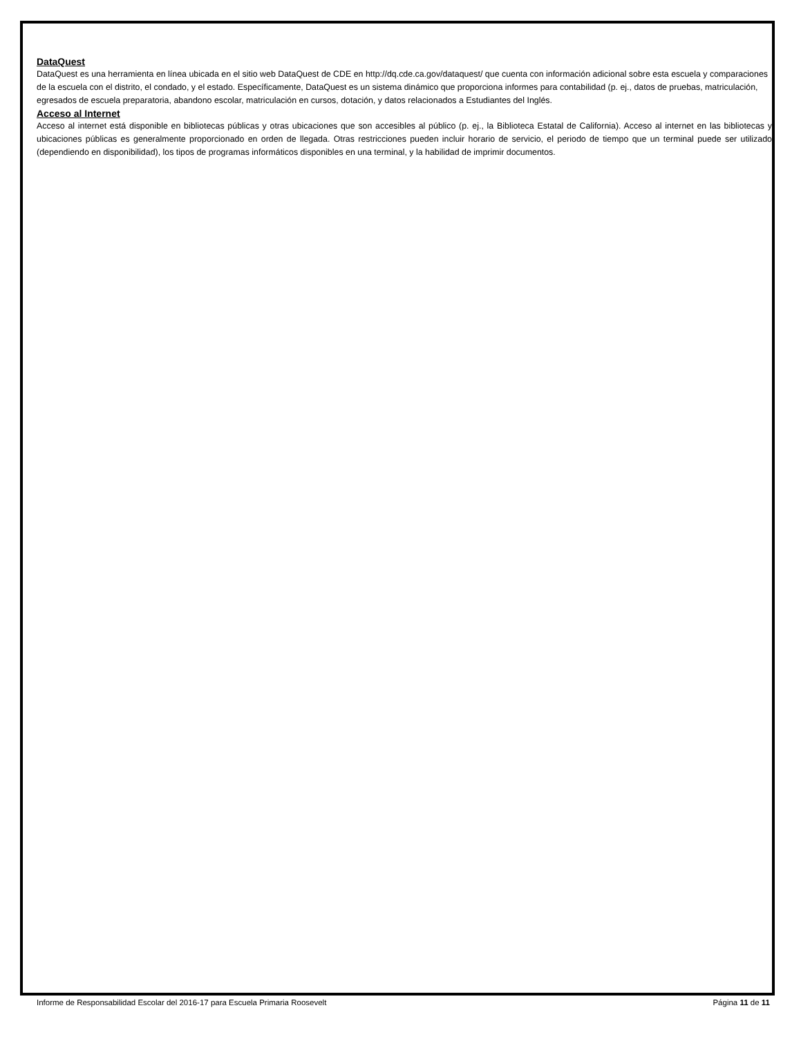DataQuest
DataQuest es una herramienta en línea ubicada en el sitio web DataQuest de CDE en http://dq.cde.ca.gov/dataquest/ que cuenta con información adicional sobre esta escuela y comparaciones de la escuela con el distrito, el condado, y el estado. Específicamente, DataQuest es un sistema dinámico que proporciona informes para contabilidad (p. ej., datos de pruebas, matriculación, egresados de escuela preparatoria, abandono escolar, matriculación en cursos, dotación, y datos relacionados a Estudiantes del Inglés.
Acceso al Internet
Acceso al internet está disponible en bibliotecas públicas y otras ubicaciones que son accesibles al público (p. ej., la Biblioteca Estatal de California). Acceso al internet en las bibliotecas y ubicaciones públicas es generalmente proporcionado en orden de llegada. Otras restricciones pueden incluir horario de servicio, el periodo de tiempo que un terminal puede ser utilizado (dependiendo en disponibilidad), los tipos de programas informáticos disponibles en una terminal, y la habilidad de imprimir documentos.
Informe de Responsabilidad Escolar del 2016-17 para Escuela Primaria Roosevelt Página 11 de 11